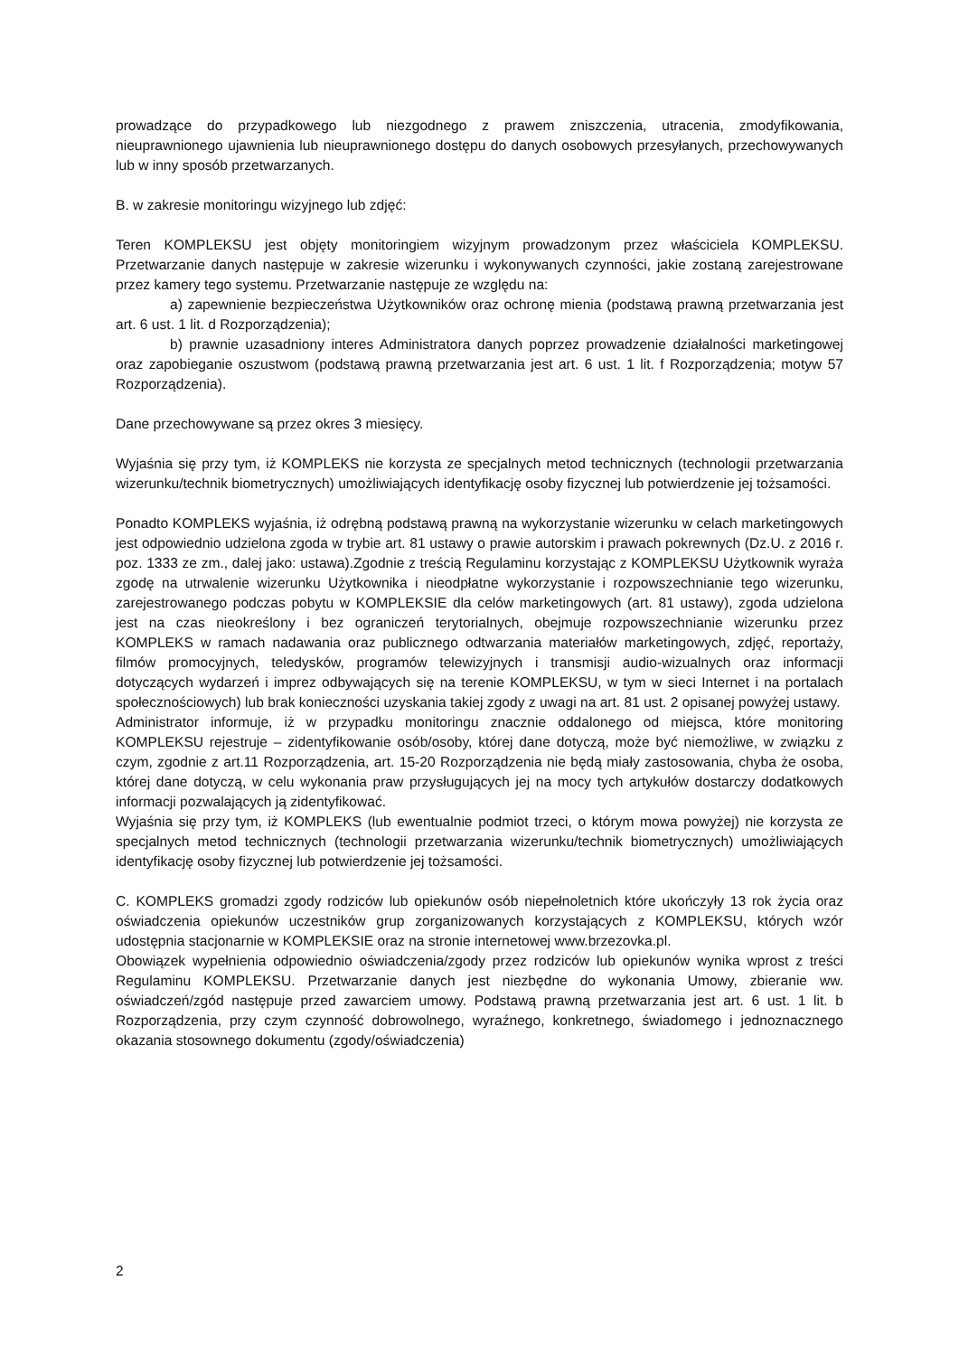prowadzące do przypadkowego lub niezgodnego z prawem zniszczenia, utracenia, zmodyfikowania, nieuprawnionego ujawnienia lub nieuprawnionego dostępu do danych osobowych przesyłanych, przechowywanych lub w inny sposób przetwarzanych.
B. w zakresie monitoringu wizyjnego lub zdjęć:
Teren KOMPLEKSU jest objęty monitoringiem wizyjnym prowadzonym przez właściciela KOMPLEKSU. Przetwarzanie danych następuje w zakresie wizerunku i wykonywanych czynności, jakie zostaną zarejestrowane przez kamery tego systemu. Przetwarzanie następuje ze względu na:
a) zapewnienie bezpieczeństwa Użytkowników oraz ochronę mienia (podstawą prawną przetwarzania jest art. 6 ust. 1 lit. d Rozporządzenia);
b) prawnie uzasadniony interes Administratora danych poprzez prowadzenie działalności marketingowej oraz zapobieganie oszustwom (podstawą prawną przetwarzania jest art. 6 ust. 1 lit. f Rozporządzenia; motyw 57 Rozporządzenia).
Dane przechowywane są przez okres 3 miesięcy.
Wyjaśnia się przy tym, iż KOMPLEKS nie korzysta ze specjalnych metod technicznych (technologii przetwarzania wizerunku/technik biometrycznych) umożliwiających identyfikację osoby fizycznej lub potwierdzenie jej tożsamości.
Ponadto KOMPLEKS wyjaśnia, iż odrębną podstawą prawną na wykorzystanie wizerunku w celach marketingowych jest odpowiednio udzielona zgoda w trybie art. 81 ustawy o prawie autorskim i prawach pokrewnych (Dz.U. z 2016 r. poz. 1333 ze zm., dalej jako: ustawa).Zgodnie z treścią Regulaminu korzystając z KOMPLEKSU Użytkownik wyraża zgodę na utrwalenie wizerunku Użytkownika i nieodpłatne wykorzystanie i rozpowszechnianie tego wizerunku, zarejestrowanego podczas pobytu w KOMPLEKSIE dla celów marketingowych (art. 81 ustawy), zgoda udzielona jest na czas nieokreślony i bez ograniczeń terytorialnych, obejmuje rozpowszechnianie wizerunku przez KOMPLEKS w ramach nadawania oraz publicznego odtwarzania materiałów marketingowych, zdjęć, reportaży, filmów promocyjnych, teledysków, programów telewizyjnych i transmisji audio-wizualnych oraz informacji dotyczących wydarzeń i imprez odbywających się na terenie KOMPLEKSU, w tym w sieci Internet i na portalach społecznościowych) lub brak konieczności uzyskania takiej zgody z uwagi na art. 81 ust. 2 opisanej powyżej ustawy.
Administrator informuje, iż w przypadku monitoringu znacznie oddalonego od miejsca, które monitoring KOMPLEKSU rejestruje – zidentyfikowanie osób/osoby, której dane dotyczą, może być niemożliwe, w związku z czym, zgodnie z art.11 Rozporządzenia, art. 15-20 Rozporządzenia nie będą miały zastosowania, chyba że osoba, której dane dotyczą, w celu wykonania praw przysługujących jej na mocy tych artykułów dostarczy dodatkowych informacji pozwalających ją zidentyfikować.
Wyjaśnia się przy tym, iż KOMPLEKS (lub ewentualnie podmiot trzeci, o którym mowa powyżej) nie korzysta ze specjalnych metod technicznych (technologii przetwarzania wizerunku/technik biometrycznych) umożliwiających identyfikację osoby fizycznej lub potwierdzenie jej tożsamości.
C. KOMPLEKS gromadzi zgody rodziców lub opiekunów osób niepełnoletnich które ukończyły 13 rok życia oraz oświadczenia opiekunów uczestników grup zorganizowanych korzystających z KOMPLEKSU, których wzór udostępnia stacjonarnie w KOMPLEKSIE oraz na stronie internetowej www.brzezovka.pl.
Obowiązek wypełnienia odpowiednio oświadczenia/zgody przez rodziców lub opiekunów wynika wprost z treści Regulaminu KOMPLEKSU. Przetwarzanie danych jest niezbędne do wykonania Umowy, zbieranie ww. oświadczeń/zgód następuje przed zawarciem umowy. Podstawą prawną przetwarzania jest art. 6 ust. 1 lit. b Rozporządzenia, przy czym czynność dobrowolnego, wyraźnego, konkretnego, świadomego i jednoznacznego okazania stosownego dokumentu (zgody/oświadczenia)
2